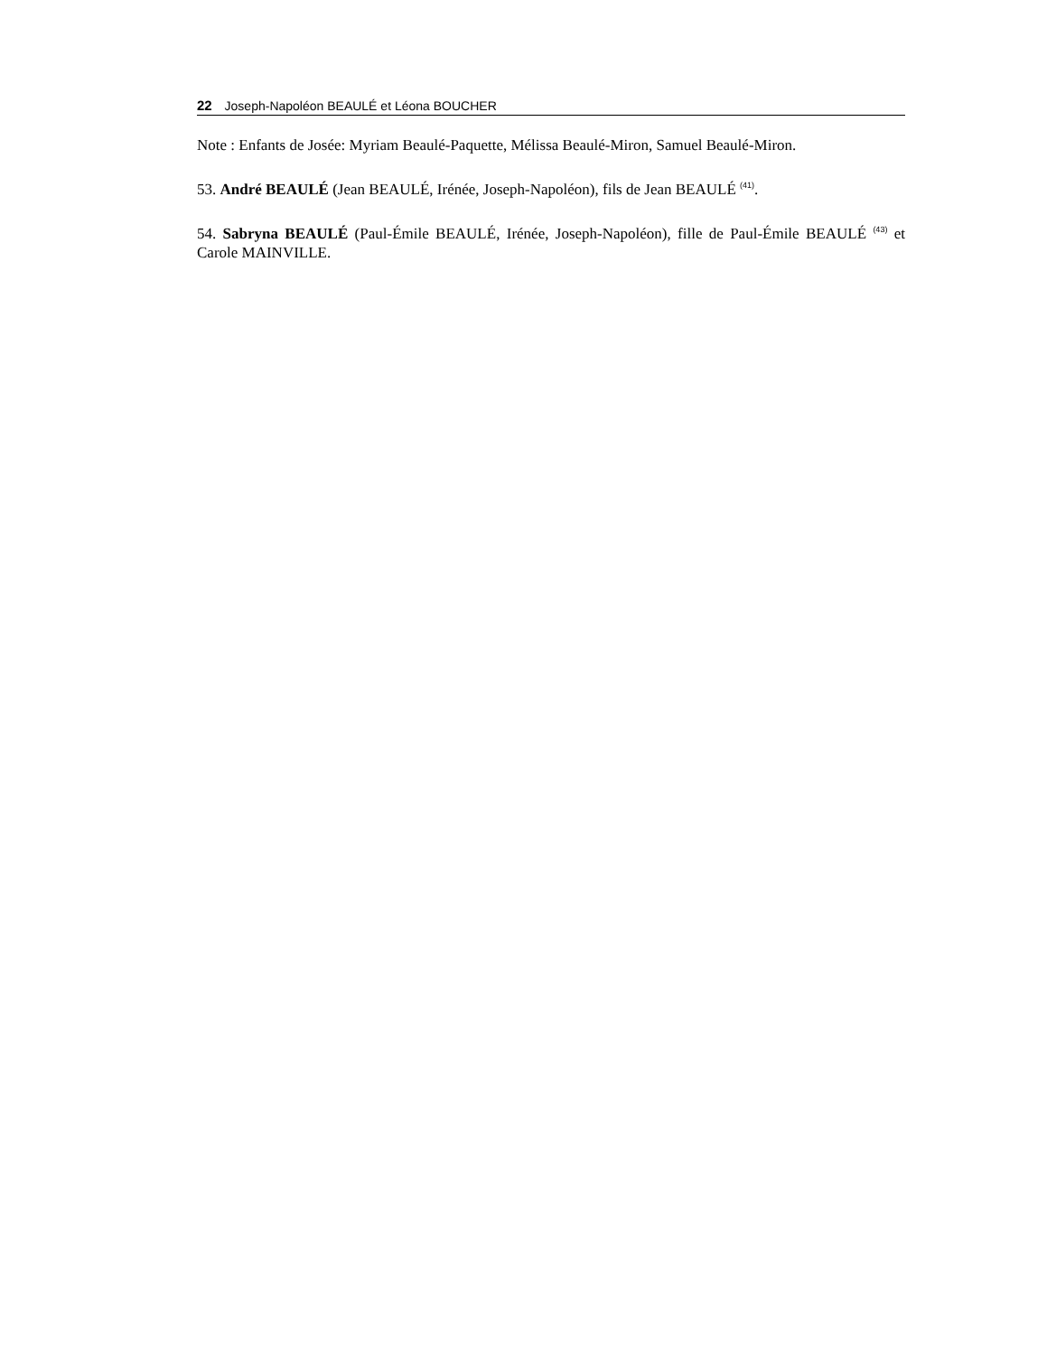22 Joseph-Napoléon BEAULÉ et Léona BOUCHER
Note : Enfants de Josée: Myriam Beaulé-Paquette, Mélissa Beaulé-Miron, Samuel Beaulé-Miron.
53. André BEAULÉ (Jean BEAULÉ, Irénée, Joseph-Napoléon), fils de Jean BEAULÉ <sup>(41)</sup>.
54. Sabryna BEAULÉ (Paul-Émile BEAULÉ, Irénée, Joseph-Napoléon), fille de Paul-Émile BEAULÉ <sup>(43)</sup> et Carole MAINVILLE.